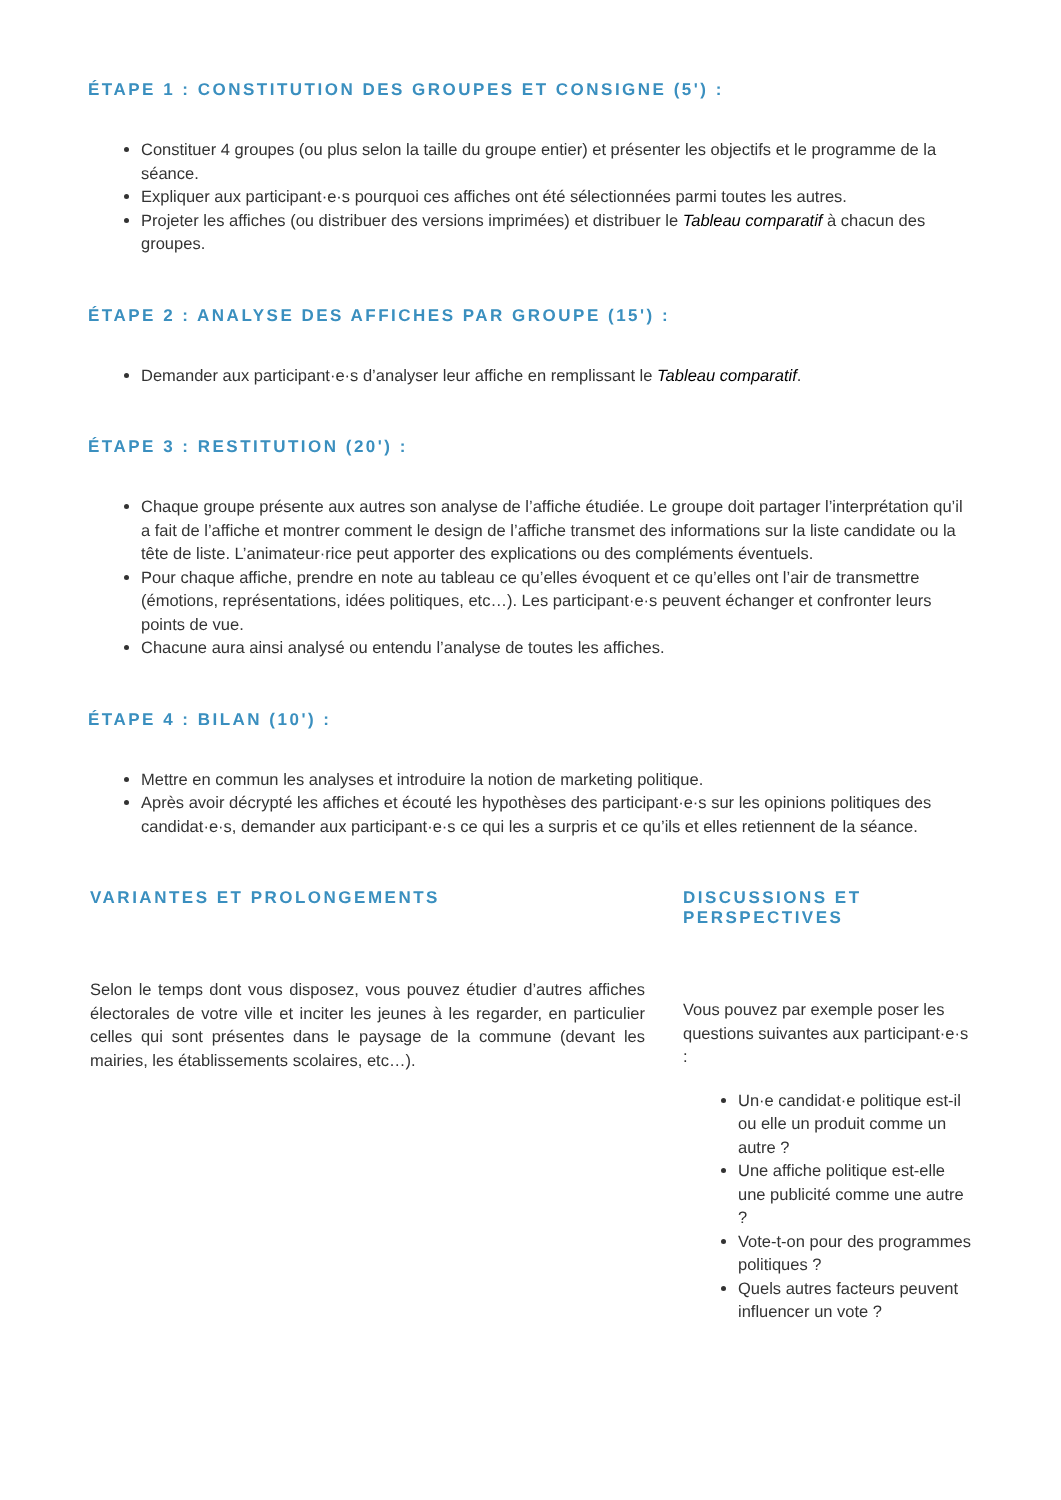ÉTAPE 1 : CONSTITUTION DES GROUPES ET CONSIGNE (5') :
Constituer 4 groupes (ou plus selon la taille du groupe entier) et présenter les objectifs et le programme de la séance.
Expliquer aux participant·e·s pourquoi ces affiches ont été sélectionnées parmi toutes les autres.
Projeter les affiches (ou distribuer des versions imprimées) et distribuer le Tableau comparatif à chacun des groupes.
ÉTAPE 2 : ANALYSE DES AFFICHES PAR GROUPE (15') :
Demander aux participant·e·s d’analyser leur affiche en remplissant le Tableau comparatif.
ÉTAPE 3 : RESTITUTION (20') :
Chaque groupe présente aux autres son analyse de l’affiche étudiée. Le groupe doit partager l’interprétation qu’il a fait de l’affiche et montrer comment le design de l’affiche transmet des informations sur la liste candidate ou la tête de liste. L’animateur·rice peut apporter des explications ou des compléments éventuels.
Pour chaque affiche, prendre en note au tableau ce qu’elles évoquent et ce qu’elles ont l’air de transmettre (émotions, représentations, idées politiques, etc…). Les participant·e·s peuvent échanger et confronter leurs points de vue.
Chacune aura ainsi analysé ou entendu l’analyse de toutes les affiches.
ÉTAPE 4 : BILAN (10') :
Mettre en commun les analyses et introduire la notion de marketing politique.
Après avoir décrypté les affiches et écouté les hypothèses des participant·e·s sur les opinions politiques des candidat·e·s, demander aux participant·e·s ce qui les a surpris et ce qu’ils et elles retiennent de la séance.
VARIANTES ET PROLONGEMENTS
Selon le temps dont vous disposez, vous pouvez étudier d’autres affiches électorales de votre ville et inciter les jeunes à les regarder, en particulier celles qui sont présentes dans le paysage de la commune (devant les mairies, les établissements scolaires, etc…).
DISCUSSIONS ET PERSPECTIVES
Vous pouvez par exemple poser les questions suivantes aux participant·e·s :
Un·e candidat·e politique est-il ou elle un produit comme un autre ?
Une affiche politique est-elle une publicité comme une autre ?
Vote-t-on pour des programmes politiques ?
Quels autres facteurs peuvent influencer un vote ?